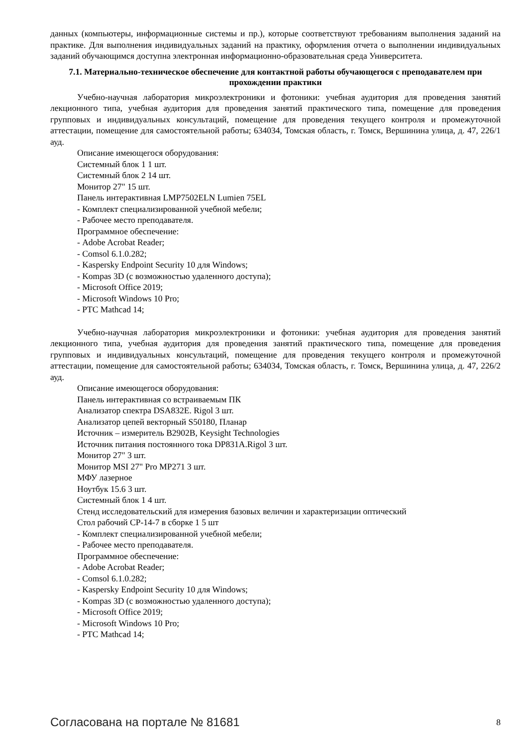данных (компьютеры, информационные системы и пр.), которые соответствуют требованиям выполнения заданий на практике. Для выполнения индивидуальных заданий на практику, оформления отчета о выполнении индивидуальных заданий обучающимся доступна электронная информационно-образовательная среда Университета.
7.1. Материально-техническое обеспечение для контактной работы обучающегося с преподавателем при прохождении практики
Учебно-научная лаборатория микроэлектроники и фотоники: учебная аудитория для проведения занятий лекционного типа, учебная аудитория для проведения занятий практического типа, помещение для проведения групповых и индивидуальных консультаций, помещение для проведения текущего контроля и промежуточной аттестации, помещение для самостоятельной работы; 634034, Томская область, г. Томск, Вершинина улица, д. 47, 226/1 ауд.
Описание имеющегося оборудования:
Системный блок 1 1 шт.
Системный блок 2 14 шт.
Монитор 27" 15 шт.
Панель интерактивная LMP7502ELN Lumien 75EL
- Комплект специализированной учебной мебели;
- Рабочее место преподавателя.
Программное обеспечение:
- Adobe Acrobat Reader;
- Comsol 6.1.0.282;
- Kaspersky Endpoint Security 10 для Windows;
- Kompas 3D (с возможностью удаленного доступа);
- Microsoft Office 2019;
- Microsoft Windows 10 Pro;
- PTC Mathcad 14;
Учебно-научная лаборатория микроэлектроники и фотоники: учебная аудитория для проведения занятий лекционного типа, учебная аудитория для проведения занятий практического типа, помещение для проведения групповых и индивидуальных консультаций, помещение для проведения текущего контроля и промежуточной аттестации, помещение для самостоятельной работы; 634034, Томская область, г. Томск, Вершинина улица, д. 47, 226/2 ауд.
Описание имеющегося оборудования:
Панель интерактивная со встраиваемым ПК
Анализатор спектра DSA832E. Rigol 3 шт.
Анализатор цепей векторный S50180, Планар
Источник – измеритель B2902B, Keysight Technologies
Источник питания постоянного тока DP831A.Rigol 3 шт.
Монитор 27" 3 шт.
Монитор MSI 27" Pro MP271 3 шт.
МФУ лазерное
Ноутбук 15.6 3 шт.
Системный блок 1 4 шт.
Стенд исследовательский для измерения базовых величин и характеризации оптический
Стол рабочий СР-14-7 в сборке 1 5 шт
- Комплект специализированной учебной мебели;
- Рабочее место преподавателя.
Программное обеспечение:
- Adobe Acrobat Reader;
- Comsol 6.1.0.282;
- Kaspersky Endpoint Security 10 для Windows;
- Kompas 3D (с возможностью удаленного доступа);
- Microsoft Office 2019;
- Microsoft Windows 10 Pro;
- PTC Mathcad 14;
Согласована на портале № 81681 8